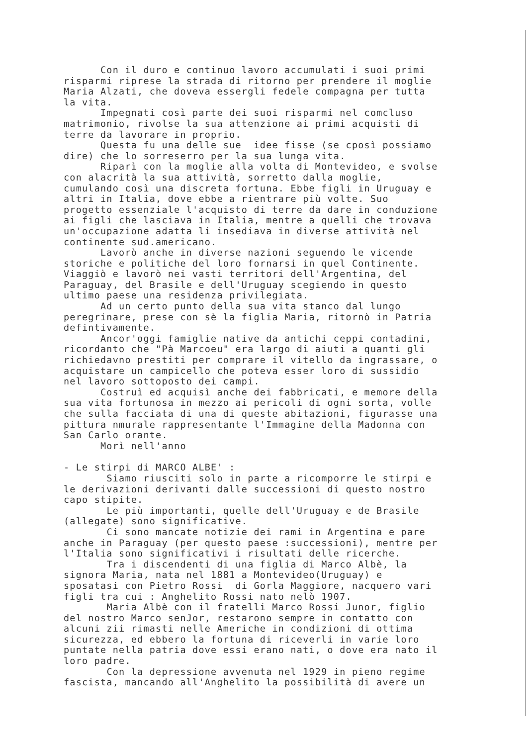Con il duro e continuo lavoro accumulati i suoi primi risparmi riprese la strada di ritorno per prendere il moglie Maria Alzati, che doveva essergli fedele compagna per tutta la vita. Impegnati così parte dei suoi risparmi nel comcluso matrimonio, rivolse la sua attenzione ai primi acquisti di terre da lavorare in proprio. Questa fu una delle sue idee fisse (se cposì possiamo dire) che lo sorreserro per la sua lunga vita. Riparì con la moglie alla volta di Montevideo, e svolse con alacrità la sua attività, sorretto dalla moglie, cumulando così una discreta fortuna. Ebbe figli in Uruguay e altri in Italia, dove ebbe a rientrare più volte. Suo progetto essenziale l'acquisto di terre da dare in conduzione ai figli che lasciava in Italia, mentre a quelli che trovava un'occupazione adatta li insediava in diverse attività nel continente sud.americano. Lavorò anche in diverse nazioni seguendo le vicende storiche e politiche del loro fornarsi in quel Continente. Viaggiò e lavorò nei vasti territori dell'Argentina, del Paraguay, del Brasile e dell'Uruguay scegiendo in questo ultimo paese una residenza privilegiata. Ad un certo punto della sua vita stanco dal lungo peregrinare, prese con sè la figlia Maria, ritornò in Patria defintivamente. Ancor'oggi famiglie native da antichi ceppi contadini, ricordanto che "Pà Marcoeu" era largo di aiuti a quanti gli richiedavno prestiti per comprare il vitello da ingrassare, o acquistare un campicello che poteva esser loro di sussidio nel lavoro sottoposto dei campi. Costruì ed acquisì anche dei fabbricati, e memore della sua vita fortunosa in mezzo ai pericoli di ogni sorta, volle che sulla facciata di una di queste abitazioni, figurasse una pittura nmurale rappresentante l'Immagine della Madonna con San Carlo orante. Morì nell'anno
- Le stirpi di MARCO ALBE' : Siamo riusciti solo in parte a ricomporre le stirpi e le derivazioni derivanti dalle successioni di questo nostro capo stipite. Le più importanti, quelle dell'Uruguay e de Brasile (allegate) sono significative. Ci sono mancate notizie dei rami in Argentina e pare anche in Paraguay (per questo paese :successioni), mentre per l'Italia sono significativi i risultati delle ricerche. Tra i discendenti di una figlia di Marco Albè, la signora Maria, nata nel 1881 a Montevideo(Uruguay) e sposatasi con Pietro Rossi di Gorla Maggiore, nacquero vari figli tra cui : Anghelito Rossi nato nelò 1907. Maria Albè con il fratelli Marco Rossi Junor, figlio del nostro Marco senJor, restarono sempre in contatto con alcuni zii rimasti nelle Americhe in condizioni di ottima sicurezza, ed ebbero la fortuna di riceverli in varie loro puntate nella patria dove essi erano nati, o dove era nato il loro padre. Con la depressione avvenuta nel 1929 in pieno regime fascista, mancando all'Anghelito la possibilità di avere un